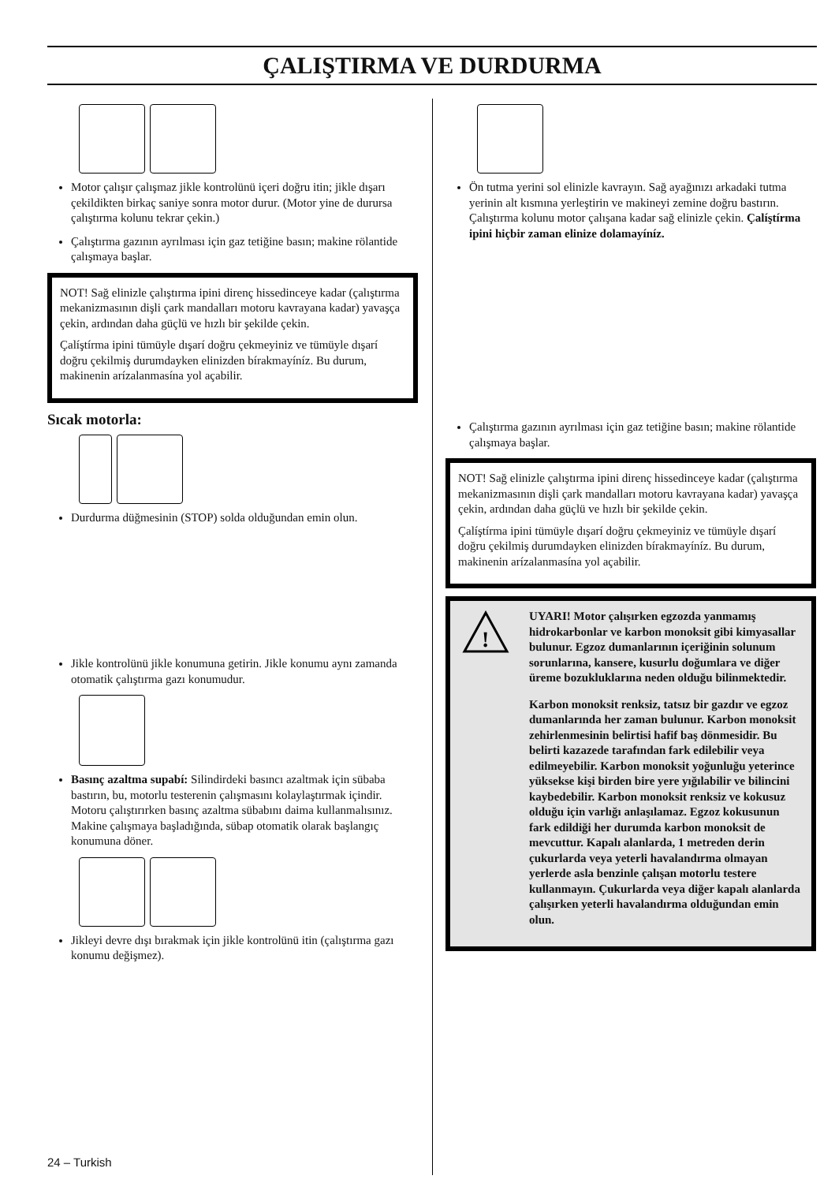ÇALIŞTIRMA VE DURDURMA
Motor çalışır çalışmaz jikle kontrolünü içeri doğru itin; jikle dışarı çekildikten birkaç saniye sonra motor durur. (Motor yine de durursa çalıştırma kolunu tekrar çekin.)
Çalıştırma gazının ayrılması için gaz tetiğine basın; makine rölantide çalışmaya başlar.
NOT! Sağ elinizle çalıştırma ipini direnç hissedinceye kadar (çalıştırma mekanizmasının dişli çark mandalları motoru kavrayana kadar) yavaşça çekin, ardından daha güçlü ve hızlı bir şekilde çekin.
Çalíştírma ipini tümüyle dışarí doğru çekmeyiniz ve tümüyle dışarí doğru çekilmiş durumdayken elinizden bírakmayíníz. Bu durum, makinenin arízalanmasína yol açabilir.
Sıcak motorla:
Durdurma düğmesinin (STOP) solda olduğundan emin olun.
Jikle kontrolünü jikle konumuna getirin. Jikle konumu aynı zamanda otomatik çalıştırma gazı konumudur.
Basınç azaltma supabí: Silindirdeki basıncı azaltmak için sübaba bastırın, bu, motorlu testerenin çalışmasını kolaylaştırmak içindir. Motoru çalıştırırken basınç azaltma sübabını daima kullanmalısınız. Makine çalışmaya başladığında, sübap otomatik olarak başlangıç konumuna döner.
Jikleyi devre dışı bırakmak için jikle kontrolünü itin (çalıştırma gazı konumu değişmez).
Ön tutma yerini sol elinizle kavrayın. Sağ ayağınızı arkadaki tutma yerinin alt kısmına yerleştirin ve makineyi zemine doğru bastırın. Çalıştırma kolunu motor çalışana kadar sağ elinizle çekin. Çalíştírma ipini hiçbir zaman elinize dolamayíníz.
Çalıştırma gazının ayrılması için gaz tetiğine basın; makine rölantide çalışmaya başlar.
NOT! Sağ elinizle çalıştırma ipini direnç hissedinceye kadar (çalıştırma mekanizmasının dişli çark mandalları motoru kavrayana kadar) yavaşça çekin, ardından daha güçlü ve hızlı bir şekilde çekin.
Çalíştírma ipini tümüyle dışarí doğru çekmeyiniz ve tümüyle dışarí doğru çekilmiş durumdayken elinizden bírakmayíníz. Bu durum, makinenin arízalanmasína yol açabilir.
!
UYARI! Motor çalışırken egzozda yanmamış hidrokarbonlar ve karbon monoksit gibi kimyasallar bulunur. Egzoz dumanlarının içeriğinin solunum sorunlarına, kansere, kusurlu doğumlara ve diğer üreme bozukluklarına neden olduğu bilinmektedir.
Karbon monoksit renksiz, tatsız bir gazdır ve egzoz dumanlarında her zaman bulunur. Karbon monoksit zehirlenmesinin belirtisi hafif baş dönmesidir. Bu belirti kazazede tarafından fark edilebilir veya edilmeyebilir. Karbon monoksit yoğunluğu yeterince yüksekse kişi birden bire yere yığılabilir ve bilincini kaybedebilir. Karbon monoksit renksiz ve kokusuz olduğu için varlığı anlaşılamaz. Egzoz kokusunun fark edildiği her durumda karbon monoksit de mevcuttur. Kapalı alanlarda, 1 metreden derin çukurlarda veya yeterli havalandırma olmayan yerlerde asla benzinle çalışan motorlu testere kullanmayın. Çukurlarda veya diğer kapalı alanlarda çalışırken yeterli havalandırma olduğundan emin olun.
24 – Turkish